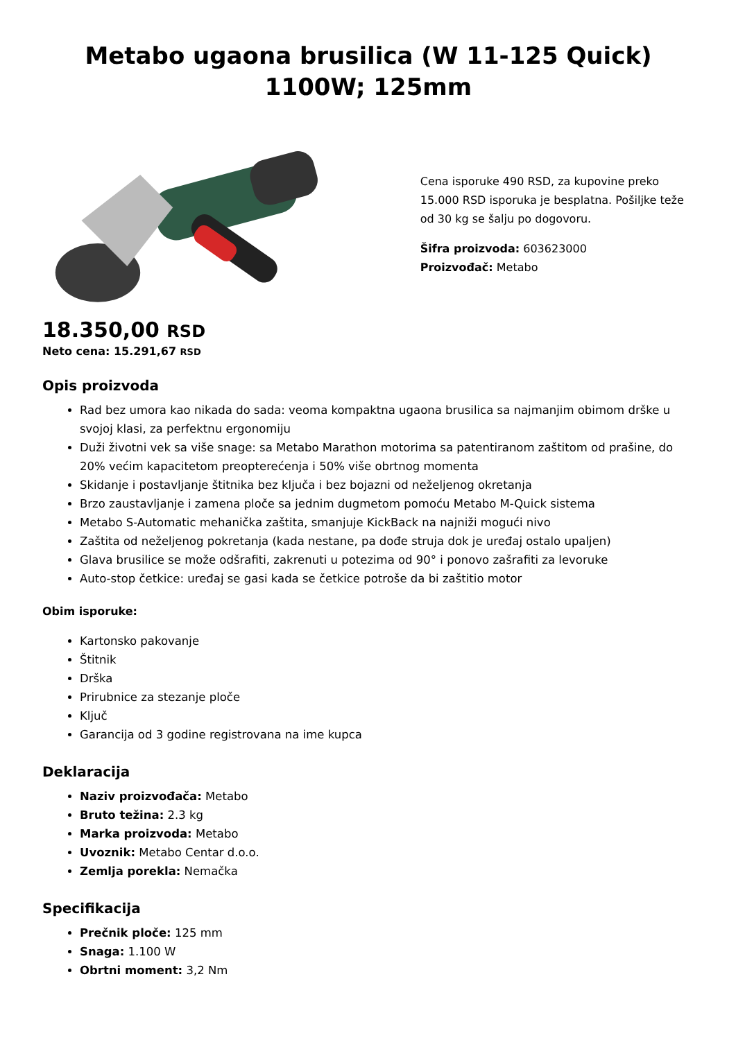Metabo ugaona brusilica (W 11-125 Quick) 1100W; 125mm
Cena isporuke 490 RSD, za kupovine preko 15.000 RSD isporuka je besplatna. Pošiljke teže od 30 kg se šalju po dogovoru.
Šifra proizvoda: 603623000
Proizvođač: Metabo
18.350,00 RSD
Neto cena: 15.291,67 RSD
Opis proizvoda
Rad bez umora kao nikada do sada: veoma kompaktna ugaona brusilica sa najmanjim obimom drške u svojoj klasi, za perfektnu ergonomiju
Duži životni vek sa više snage: sa Metabo Marathon motorima sa patentiranom zaštitom od prašine, do 20% većim kapacitetom preopterećenja i 50% više obrtnog momenta
Skidanje i postavljanje štitnika bez ključa i bez bojazni od neželjenog okretanja
Brzo zaustavljanje i zamena ploče sa jednim dugmetom pomoću Metabo M-Quick sistema
Metabo S-Automatic mehanička zaštita, smanjuje KickBack na najniži mogući nivo
Zaštita od neželjenog pokretanja (kada nestane, pa dođe struja dok je uređaj ostalo upaljen)
Glava brusilice se može odšrafiti, zakrenuti u potezima od 90° i ponovo zašrafiti za levoruke
Auto-stop četkice: uređaj se gasi kada se četkice potroše da bi zaštitio motor
Obim isporuke:
Kartonsko pakovanje
Štitnik
Drška
Prirubnice za stezanje ploče
Ključ
Garancija od 3 godine registrovana na ime kupca
Deklaracija
Naziv proizvođača: Metabo
Bruto težina: 2.3 kg
Marka proizvoda: Metabo
Uvoznik: Metabo Centar d.o.o.
Zemlja porekla: Nemačka
Specifikacija
Prečnik ploče: 125 mm
Snaga: 1.100 W
Obrtni moment: 3,2 Nm